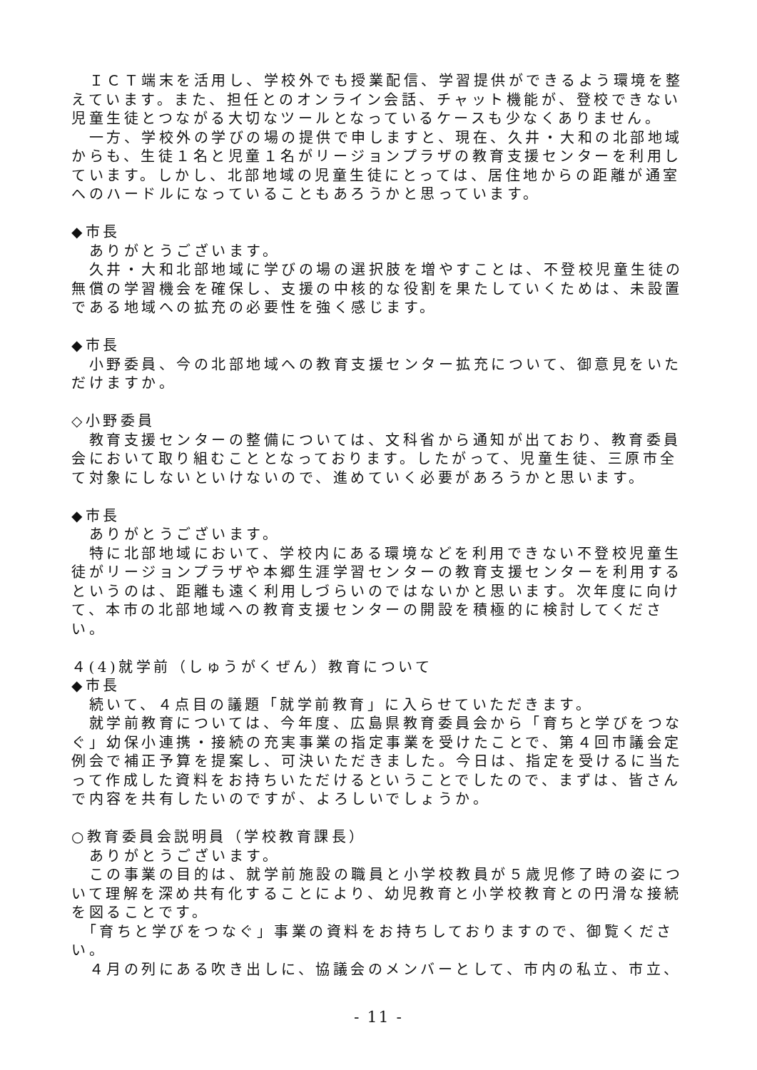ＩＣＴ端末を活用し、学校外でも授業配信、学習提供ができるよう環境を整えています。また、担任とのオンライン会話、チャット機能が、登校できない児童生徒とつながる大切なツールとなっているケースも少なくありません。
　一方、学校外の学びの場の提供で申しますと、現在、久井・大和の北部地域からも、生徒１名と児童１名がリージョンプラザの教育支援センターを利用しています。しかし、北部地域の児童生徒にとっては、居住地からの距離が通室へのハードルになっていることもあろうかと思っています。
◆市長
　ありがとうございます。
　久井・大和北部地域に学びの場の選択肢を増やすことは、不登校児童生徒の無償の学習機会を確保し、支援の中核的な役割を果たしていくためは、未設置である地域への拡充の必要性を強く感じます。
◆市長
　小野委員、今の北部地域への教育支援センター拡充について、御意見をいただけますか。
◇小野委員
　教育支援センターの整備については、文科省から通知が出ており、教育委員会において取り組むこととなっております。したがって、児童生徒、三原市全て対象にしないといけないので、進めていく必要があろうかと思います。
◆市長
　ありがとうございます。
　特に北部地域において、学校内にある環境などを利用できない不登校児童生徒がリージョンプラザや本郷生涯学習センターの教育支援センターを利用するというのは、距離も遠く利用しづらいのではないかと思います。次年度に向けて、本市の北部地域への教育支援センターの開設を積極的に検討してください。
４(4)就学前（しゅうがくぜん）教育について
◆市長
　続いて、４点目の議題「就学前教育」に入らせていただきます。
　就学前教育については、今年度、広島県教育委員会から「育ちと学びをつなぐ」幼保小連携・接続の充実事業の指定事業を受けたことで、第４回市議会定例会で補正予算を提案し、可決いただきました。今日は、指定を受けるに当たって作成した資料をお持ちいただけるということでしたので、まずは、皆さんで内容を共有したいのですが、よろしいでしょうか。
○教育委員会説明員（学校教育課長）
　ありがとうございます。
　この事業の目的は、就学前施設の職員と小学校教員が５歳児修了時の姿について理解を深め共有化することにより、幼児教育と小学校教育との円滑な接続を図ることです。
　「育ちと学びをつなぐ」事業の資料をお持ちしておりますので、御覧ください。
　４月の列にある吹き出しに、協議会のメンバーとして、市内の私立、市立、
- 11 -